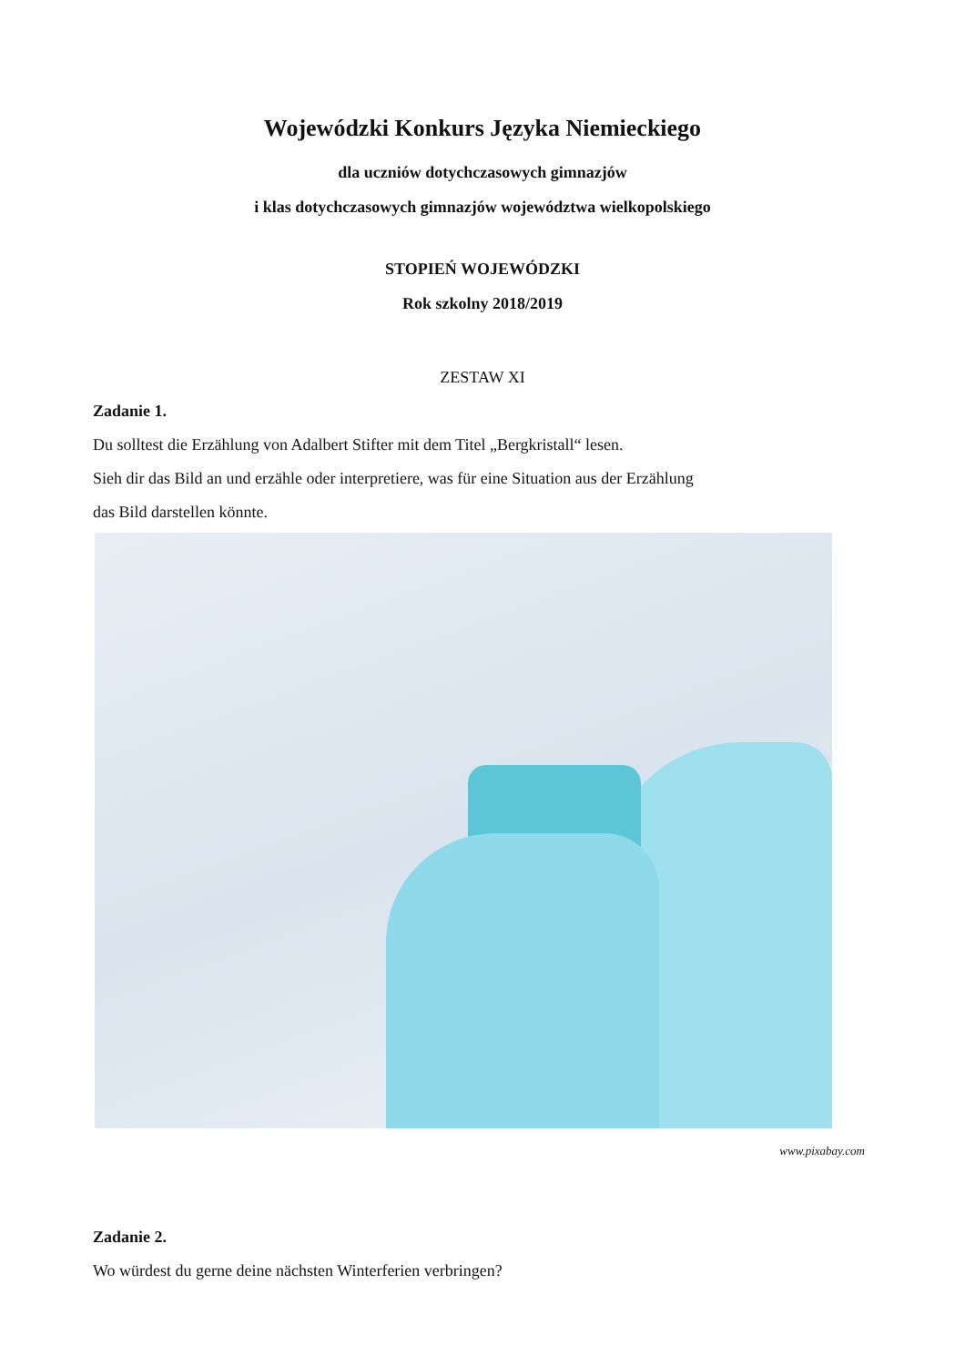Wojewódzki Konkurs Języka Niemieckiego
dla uczniów dotychczasowych gimnazjów
i klas dotychczasowych gimnazjów województwa wielkopolskiego
STOPIEŃ WOJEWÓDZKI
Rok szkolny 2018/2019
ZESTAW XI
Zadanie 1.
Du solltest die Erzählung von Adalbert Stifter mit dem Titel „Bergkristall“ lesen.
Sieh dir das Bild an und erzähle oder interpretiere, was für eine Situation aus der Erzählung
das Bild darstellen könnte.
www.pixabay.com
Zadanie 2.
Wo würdest du gerne deine nächsten Winterferien verbringen?